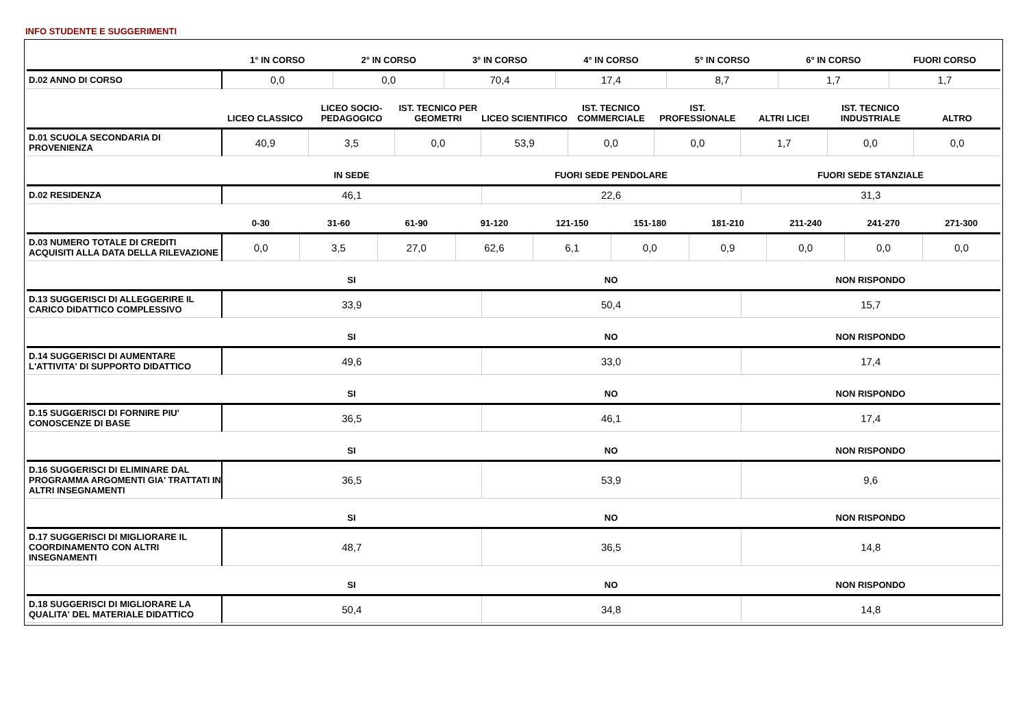INFO STUDENTE E SUGGERIMENTI
| | 1° IN CORSO | 2° IN CORSO | 3° IN CORSO | 4° IN CORSO | 5° IN CORSO | 6° IN CORSO | FUORI CORSO |
| --- | --- | --- | --- | --- | --- | --- | --- |
| D.02 ANNO DI CORSO | 0,0 | 0,0 | 70,4 | 17,4 | 8,7 | 1,7 | 1,7 |
| | LICEO CLASSICO | LICEO SOCIO-PEDAGOGICO | IST. TECNICO PER GEOMETRI | LICEO SCIENTIFICO | IST. TECNICO COMMERCIALE | IST. PROFESSIONALE | ALTRI LICEI | IST. TECNICO INDUSTRIALE | ALTRO |
| --- | --- | --- | --- | --- | --- | --- | --- | --- | --- |
| D.01 SCUOLA SECONDARIA DI PROVENIENZA | 40,9 | 3,5 | 0,0 | 53,9 | 0,0 | 0,0 | 1,7 | 0,0 | 0,0 |
| | IN SEDE | FUORI SEDE PENDOLARE | FUORI SEDE STANZIALE |
| --- | --- | --- | --- |
| D.02 RESIDENZA | 46,1 | 22,6 | 31,3 |
| | 0-30 | 31-60 | 61-90 | 91-120 | 121-150 | 151-180 | 181-210 | 211-240 | 241-270 | 271-300 |
| --- | --- | --- | --- | --- | --- | --- | --- | --- | --- | --- |
| D.03 NUMERO TOTALE DI CREDITI ACQUISITI ALLA DATA DELLA RILEVAZIONE | 0,0 | 3,5 | 27,0 | 62,6 | 6,1 | 0,0 | 0,9 | 0,0 | 0,0 | 0,0 |
| | SI | NO | NON RISPONDO |
| --- | --- | --- | --- |
| D.13 SUGGERISCI DI ALLEGGERIRE IL CARICO DIDATTICO COMPLESSIVO | 33,9 | 50,4 | 15,7 |
| | SI | NO | NON RISPONDO |
| --- | --- | --- | --- |
| D.14 SUGGERISCI DI AUMENTARE L'ATTIVITA' DI SUPPORTO DIDATTICO | 49,6 | 33,0 | 17,4 |
| | SI | NO | NON RISPONDO |
| --- | --- | --- | --- |
| D.15 SUGGERISCI DI FORNIRE PIU' CONOSCENZE DI BASE | 36,5 | 46,1 | 17,4 |
| | SI | NO | NON RISPONDO |
| --- | --- | --- | --- |
| D.16 SUGGERISCI DI ELIMINARE DAL PROGRAMMA ARGOMENTI GIA' TRATTATI IN ALTRI INSEGNAMENTI | 36,5 | 53,9 | 9,6 |
| | SI | NO | NON RISPONDO |
| --- | --- | --- | --- |
| D.17 SUGGERISCI DI MIGLIORARE IL COORDINAMENTO CON ALTRI INSEGNAMENTI | 48,7 | 36,5 | 14,8 |
| | SI | NO | NON RISPONDO |
| --- | --- | --- | --- |
| D.18 SUGGERISCI DI MIGLIORARE LA QUALITA' DEL MATERIALE DIDATTICO | 50,4 | 34,8 | 14,8 |